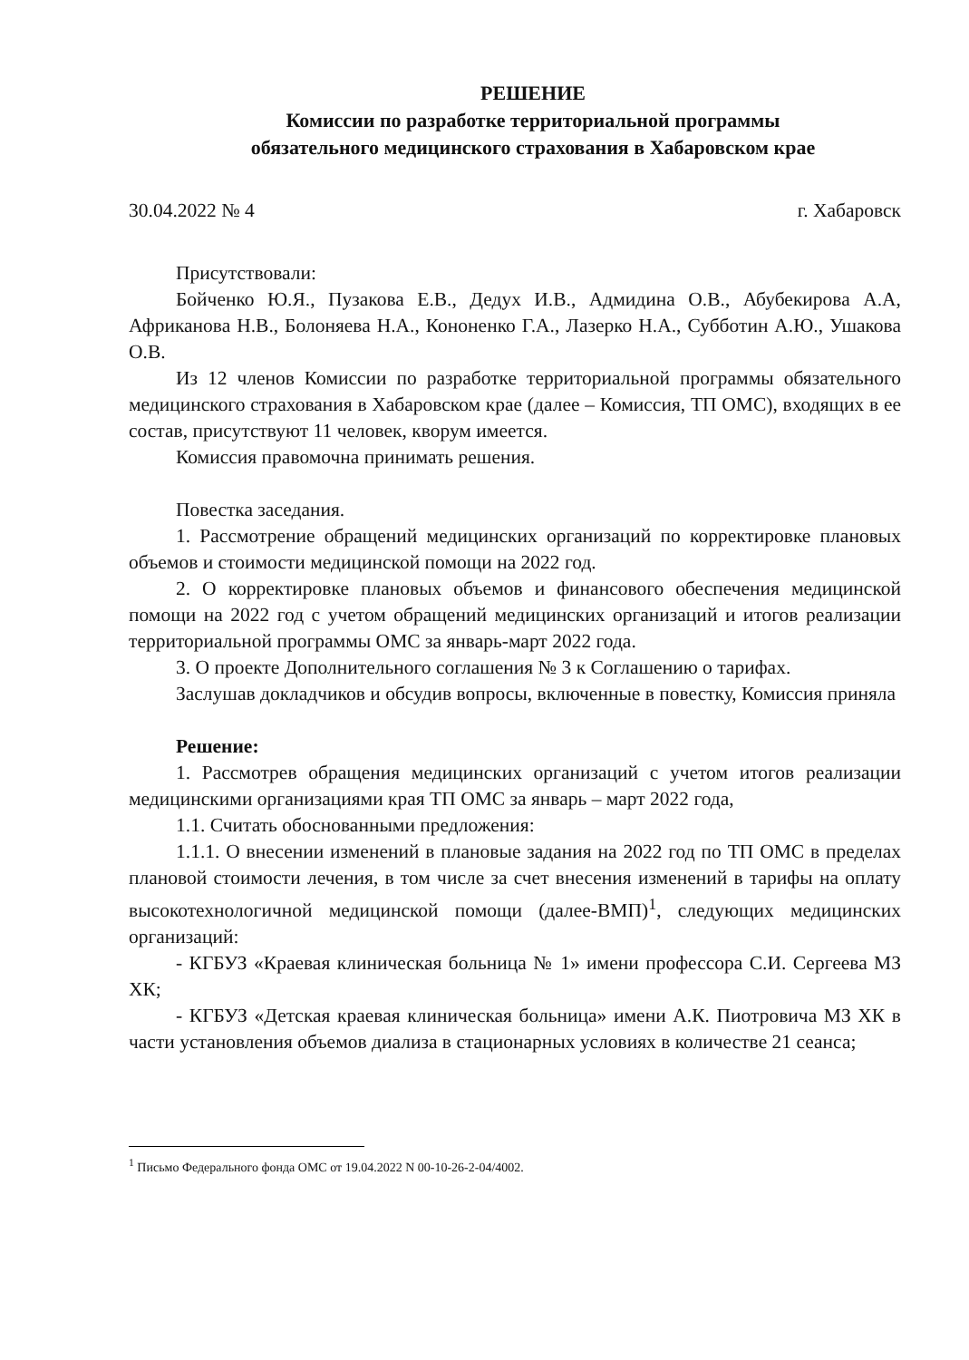РЕШЕНИЕ
Комиссии по разработке территориальной программы
обязательного медицинского страхования в Хабаровском крае
30.04.2022 № 4 г. Хабаровск
Присутствовали:
Бойченко Ю.Я., Пузакова Е.В., Дедух И.В., Адмидина О.В., Абубекирова А.А, Африканова Н.В., Болоняева Н.А., Кононенко Г.А., Лазерко Н.А., Субботин А.Ю., Ушакова О.В.
Из 12 членов Комиссии по разработке территориальной программы обязательного медицинского страхования в Хабаровском крае (далее – Комиссия, ТП ОМС), входящих в ее состав, присутствуют 11 человек, кворум имеется.
Комиссия правомочна принимать решения.
Повестка заседания.
1. Рассмотрение обращений медицинских организаций по корректировке плановых объемов и стоимости медицинской помощи на 2022 год.
2. О корректировке плановых объемов и финансового обеспечения медицинской помощи на 2022 год с учетом обращений медицинских организаций и итогов реализации территориальной программы ОМС за январь-март 2022 года.
3. О проекте Дополнительного соглашения № 3 к Соглашению о тарифах.
Заслушав докладчиков и обсудив вопросы, включенные в повестку, Комиссия приняла
Решение:
1. Рассмотрев обращения медицинских организаций с учетом итогов реализации медицинскими организациями края ТП ОМС за январь – март 2022 года,
1.1. Считать обоснованными предложения:
1.1.1. О внесении изменений в плановые задания на 2022 год по ТП ОМС в пределах плановой стоимости лечения, в том числе за счет внесения изменений в тарифы на оплату высокотехнологичной медицинской помощи (далее-ВМП)<sup>1</sup>, следующих медицинских организаций:
- КГБУЗ «Краевая клиническая больница № 1» имени профессора С.И. Сергеева МЗ ХК;
- КГБУЗ «Детская краевая клиническая больница» имени А.К. Пиотровича МЗ ХК в части установления объемов диализа в стационарных условиях в количестве 21 сеанса;
<sup>1</sup> Письмо Федерального фонда ОМС от 19.04.2022 N 00-10-26-2-04/4002.